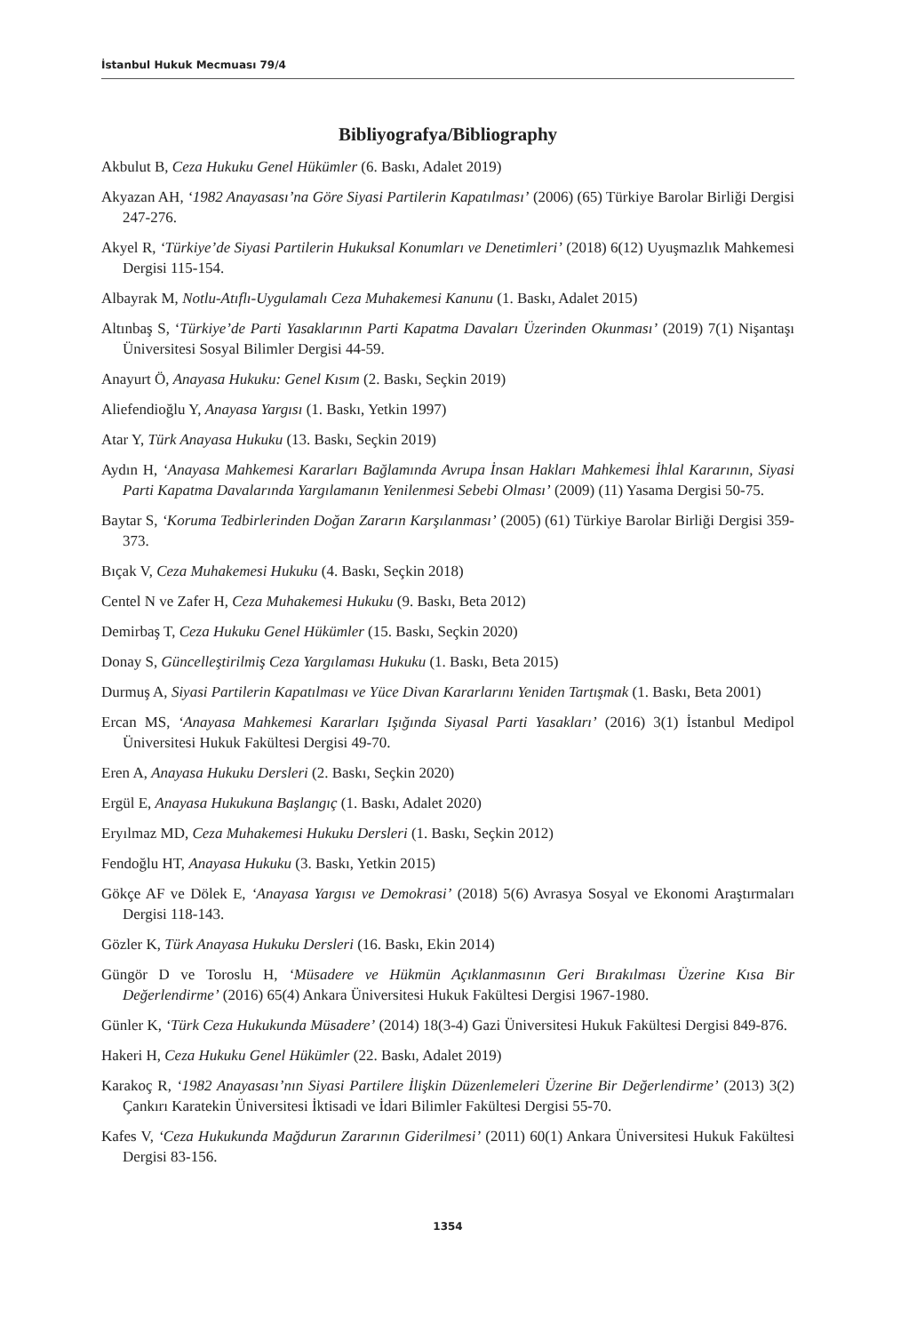İstanbul Hukuk Mecmuası 79/4
Bibliyografya/Bibliography
Akbulut B, Ceza Hukuku Genel Hükümler (6. Baskı, Adalet 2019)
Akyazan AH, ‘1982 Anayasası’na Göre Siyasi Partilerin Kapatılması’ (2006) (65) Türkiye Barolar Birliği Dergisi 247-276.
Akyel R, ‘Türkiye’de Siyasi Partilerin Hukuksal Konumları ve Denetimleri’ (2018) 6(12) Uyuşmazlık Mahkemesi Dergisi 115-154.
Albayrak M, Notlu-Atıflı-Uygulamalı Ceza Muhakemesi Kanunu (1. Baskı, Adalet 2015)
Altınbaş S, ‘Türkiye’de Parti Yasaklarının Parti Kapatma Davaları Üzerinden Okunması’ (2019) 7(1) Nişantaşı Üniversitesi Sosyal Bilimler Dergisi 44-59.
Anayurt Ö, Anayasa Hukuku: Genel Kısım (2. Baskı, Seçkin 2019)
Aliefendioğlu Y, Anayasa Yargısı (1. Baskı, Yetkin 1997)
Atar Y, Türk Anayasa Hukuku (13. Baskı, Seçkin 2019)
Aydın H, ‘Anayasa Mahkemesi Kararları Bağlamında Avrupa İnsan Hakları Mahkemesi İhlal Kararının, Siyasi Parti Kapatma Davalarında Yargılamanın Yenilenmesi Sebebi Olması’ (2009) (11) Yasama Dergisi 50-75.
Baytar S, ‘Koruma Tedbirlerinden Doğan Zararın Karşılanması’ (2005) (61) Türkiye Barolar Birliği Dergisi 359-373.
Bıçak V, Ceza Muhakemesi Hukuku (4. Baskı, Seçkin 2018)
Centel N ve Zafer H, Ceza Muhakemesi Hukuku (9. Baskı, Beta 2012)
Demirbaş T, Ceza Hukuku Genel Hükümler (15. Baskı, Seçkin 2020)
Donay S, Güncelleştirilmiş Ceza Yargılaması Hukuku (1. Baskı, Beta 2015)
Durmuş A, Siyasi Partilerin Kapatılması ve Yüce Divan Kararlarını Yeniden Tartışmak (1. Baskı, Beta 2001)
Ercan MS, ‘Anayasa Mahkemesi Kararları Işığında Siyasal Parti Yasakları’ (2016) 3(1) İstanbul Medipol Üniversitesi Hukuk Fakültesi Dergisi 49-70.
Eren A, Anayasa Hukuku Dersleri (2. Baskı, Seçkin 2020)
Ergül E, Anayasa Hukukuna Başlangıç (1. Baskı, Adalet 2020)
Eryılmaz MD, Ceza Muhakemesi Hukuku Dersleri (1. Baskı, Seçkin 2012)
Fendoğlu HT, Anayasa Hukuku (3. Baskı, Yetkin 2015)
Gökçe AF ve Dölek E, ‘Anayasa Yargısı ve Demokrasi’ (2018) 5(6) Avrasya Sosyal ve Ekonomi Araştırmaları Dergisi 118-143.
Gözler K, Türk Anayasa Hukuku Dersleri (16. Baskı, Ekin 2014)
Güngör D ve Toroslu H, ‘Müsadere ve Hükmün Açıklanmasının Geri Bırakılması Üzerine Kısa Bir Değerlendirme’ (2016) 65(4) Ankara Üniversitesi Hukuk Fakültesi Dergisi 1967-1980.
Günler K, ‘Türk Ceza Hukukunda Müsadere’ (2014) 18(3-4) Gazi Üniversitesi Hukuk Fakültesi Dergisi 849-876.
Hakeri H, Ceza Hukuku Genel Hükümler (22. Baskı, Adalet 2019)
Karakoç R, ‘1982 Anayasası’nın Siyasi Partilere İlişkin Düzenlemeleri Üzerine Bir Değerlendirme’ (2013) 3(2) Çankırı Karatekin Üniversitesi İktisadi ve İdari Bilimler Fakültesi Dergisi 55-70.
Kafes V, ‘Ceza Hukukunda Mağdurun Zararının Giderilmesi’ (2011) 60(1) Ankara Üniversitesi Hukuk Fakültesi Dergisi 83-156.
1354